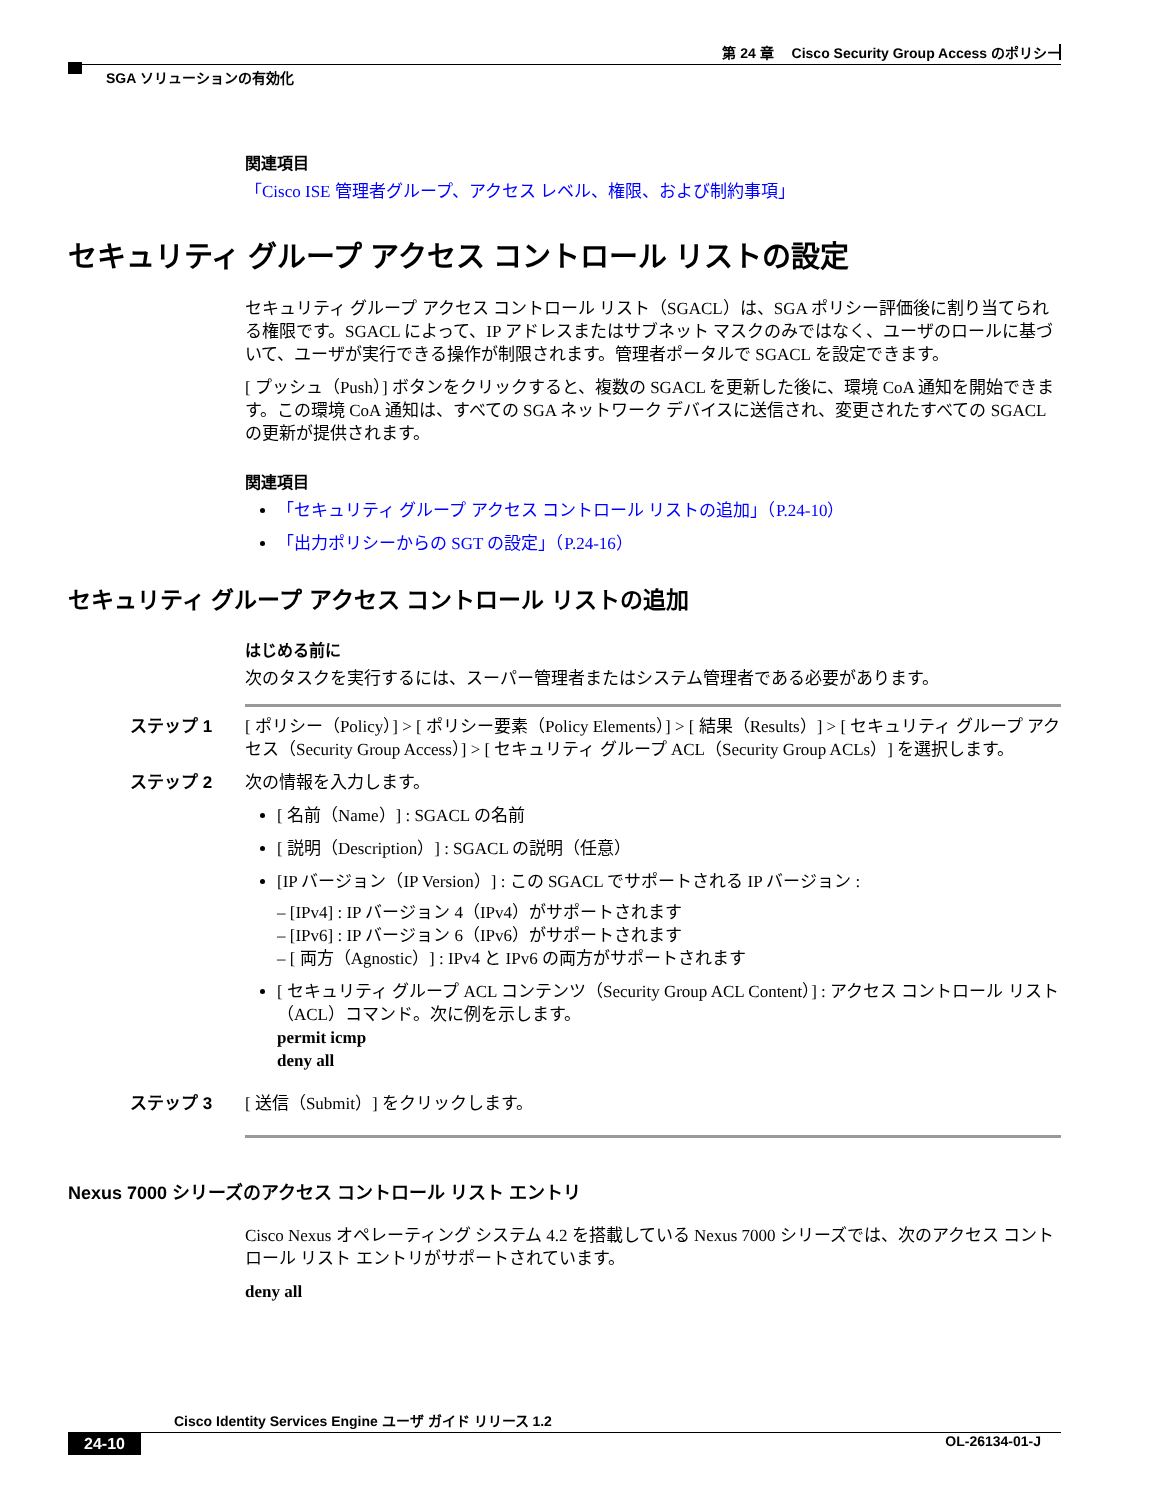第 24 章　 Cisco Security Group Access のポリシー
SGA ソリューションの有効化
関連項目
「Cisco ISE 管理者グループ、アクセス レベル、権限、および制約事項」
セキュリティ グループ アクセス コントロール リストの設定
セキュリティ グループ アクセス コントロール リスト（SGACL）は、SGA ポリシー評価後に割り当てられる権限です。SGACL によって、IP アドレスまたはサブネット マスクのみではなく、ユーザのロールに基づいて、ユーザが実行できる操作が制限されます。管理者ポータルで SGACL を設定できます。
[ プッシュ（Push）] ボタンをクリックすると、複数の SGACL を更新した後に、環境 CoA 通知を開始できます。この環境 CoA 通知は、すべての SGA ネットワーク デバイスに送信され、変更されたすべての SGACL の更新が提供されます。
関連項目
「セキュリティ グループ アクセス コントロール リストの追加」（P.24-10）
「出力ポリシーからの SGT の設定」（P.24-16）
セキュリティ グループ アクセス コントロール リストの追加
はじめる前に
次のタスクを実行するには、スーパー管理者またはシステム管理者である必要があります。
ステップ 1 [ ポリシー（Policy）] > [ ポリシー要素（Policy Elements）] > [ 結果（Results）] > [ セキュリティ グループ アクセス（Security Group Access）] > [ セキュリティ グループ ACL（Security Group ACLs）] を選択します。
ステップ 2 次の情報を入力します。
[ 名前（Name）] : SGACL の名前
[ 説明（Description）] : SGACL の説明（任意）
[IP バージョン（IP Version）] : この SGACL でサポートされる IP バージョン :
– [IPv4] : IP バージョン 4（IPv4）がサポートされます
– [IPv6] : IP バージョン 6（IPv6）がサポートされます
– [ 両方（Agnostic）] : IPv4 と IPv6 の両方がサポートされます
[ セキュリティ グループ ACL コンテンツ（Security Group ACL Content）] : アクセス コントロール リスト（ACL）コマンド。次に例を示します。
permit icmp
deny all
ステップ 3 [ 送信（Submit）] をクリックします。
Nexus 7000 シリーズのアクセス コントロール リスト エントリ
Cisco Nexus オペレーティング システム 4.2 を搭載している Nexus 7000 シリーズでは、次のアクセス コントロール リスト エントリがサポートされています。
deny all
Cisco Identity Services Engine ユーザ ガイド リリース 1.2
24-10 OL-26134-01-J